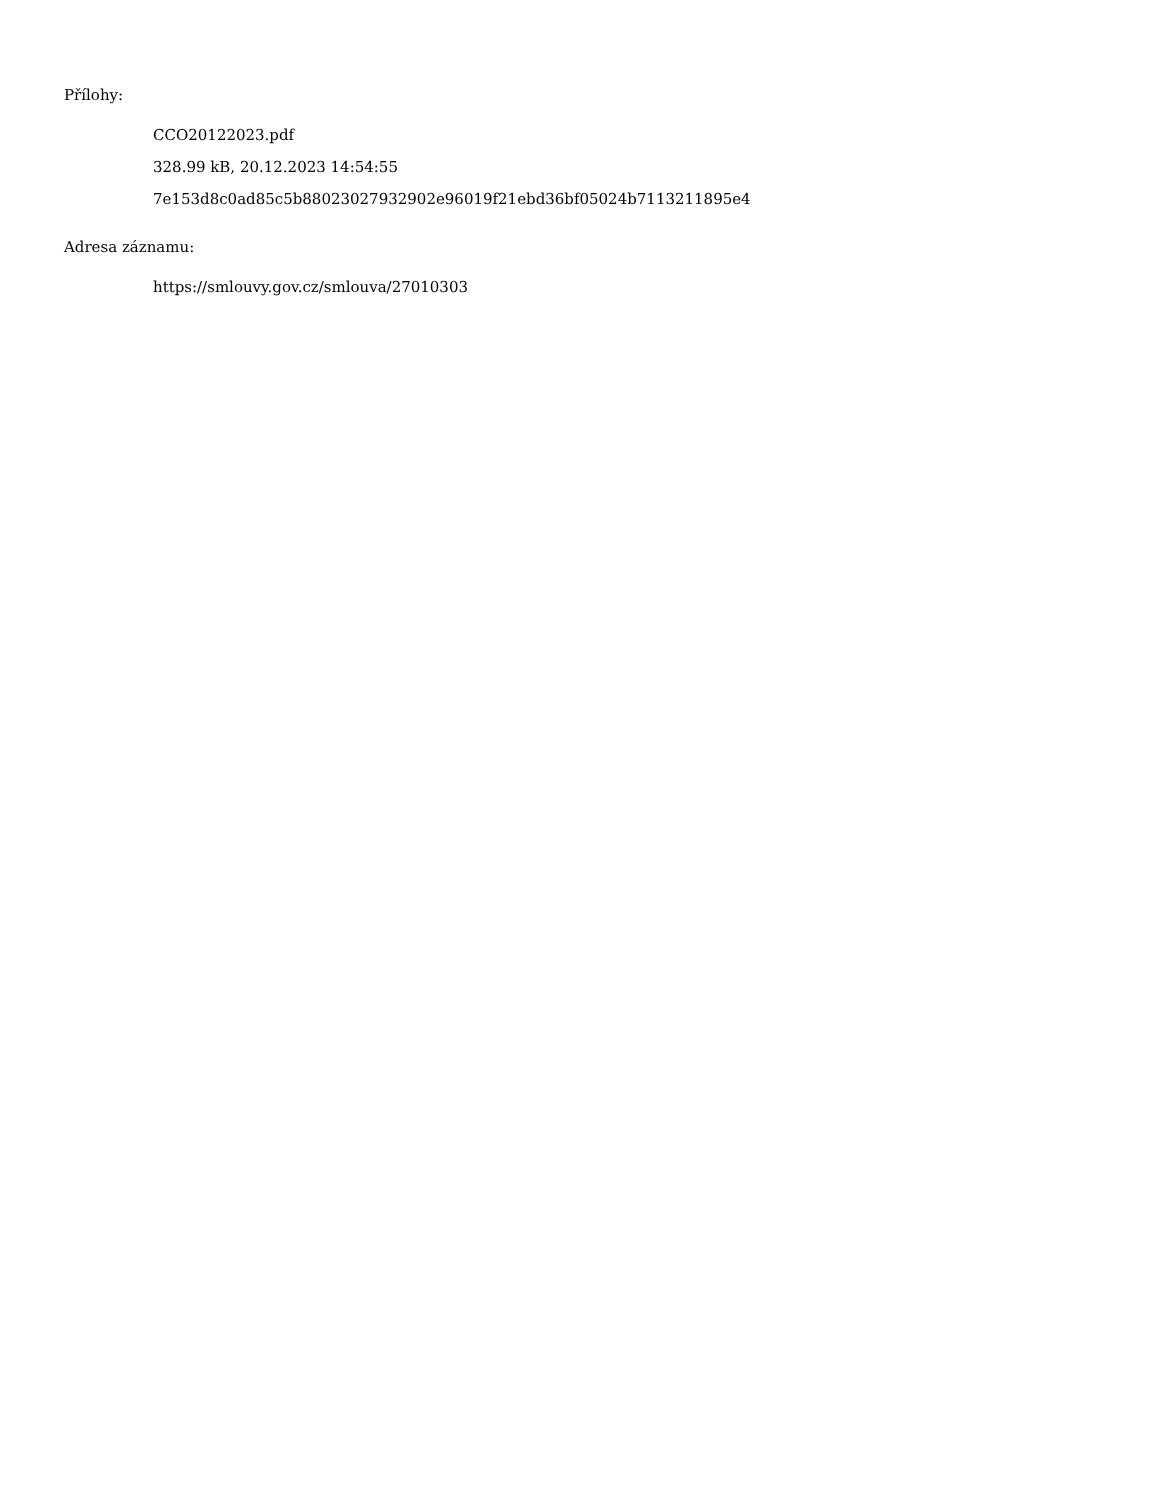Přílohy:
CCO20122023.pdf
328.99 kB, 20.12.2023 14:54:55
7e153d8c0ad85c5b88023027932902e96019f21ebd36bf05024b7113211895e4
Adresa záznamu:
https://smlouvy.gov.cz/smlouva/27010303